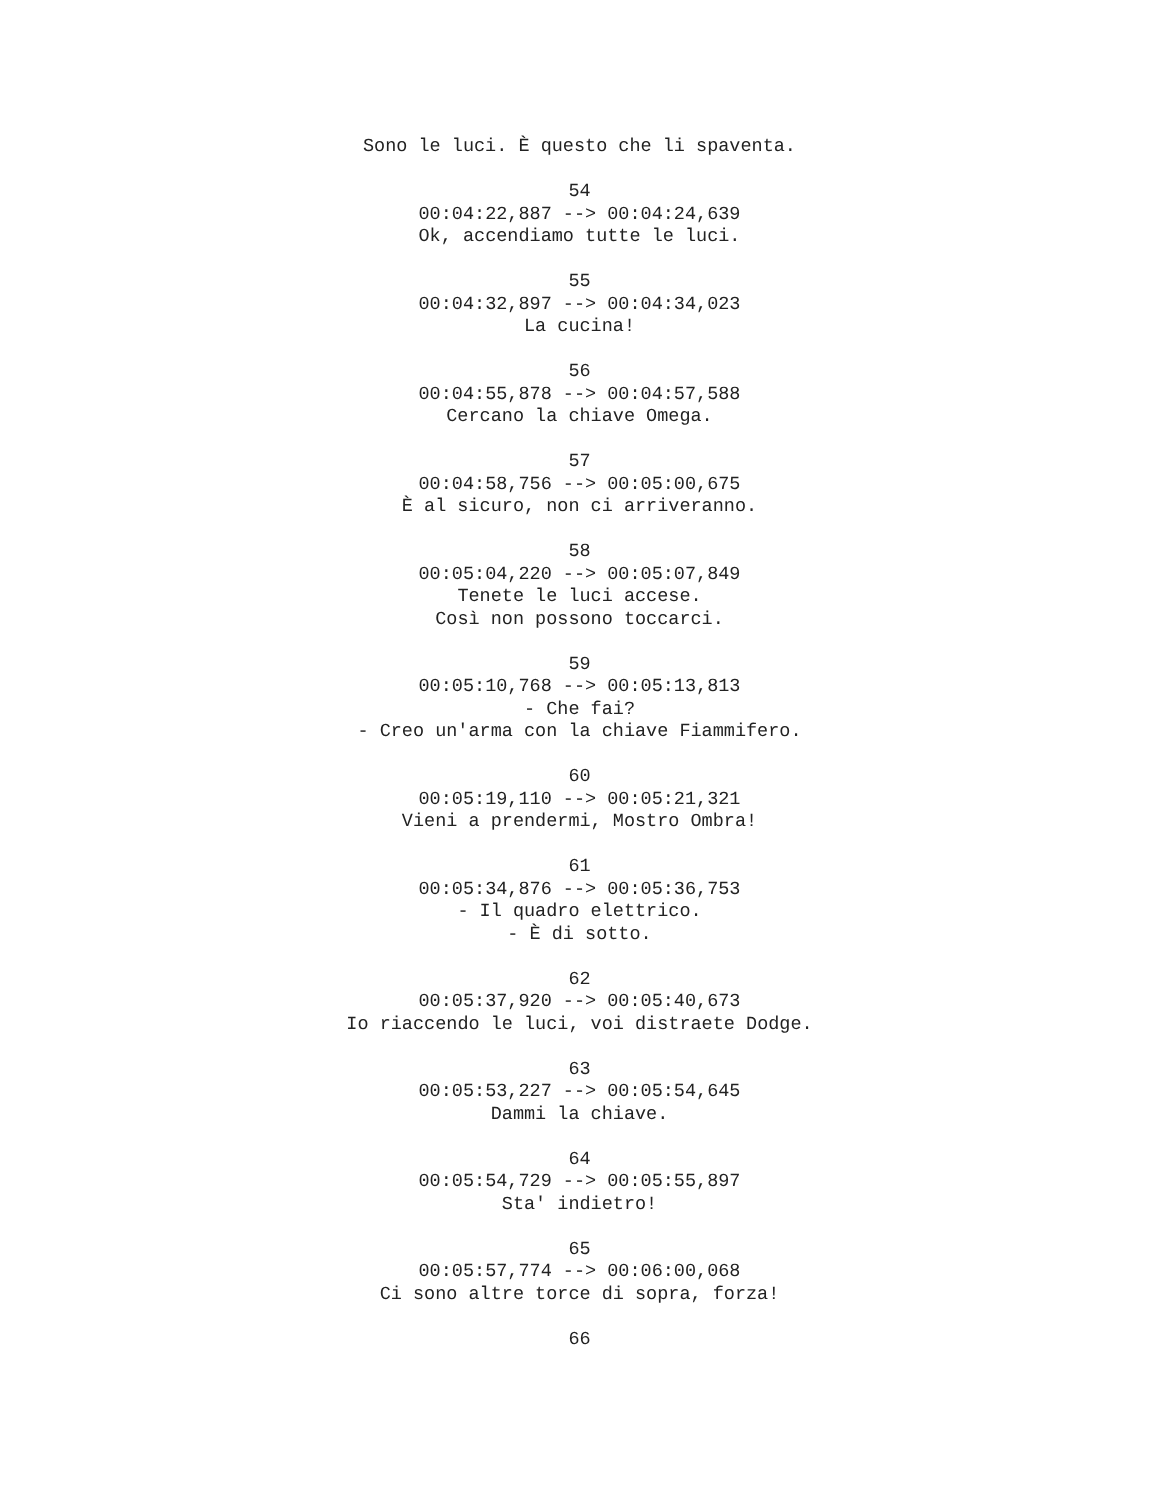Sono le luci. È questo che li spaventa. 54 00:04:22,887 --> 00:04:24,639 Ok, accendiamo tutte le luci. 55 00:04:32,897 --> 00:04:34,023 La cucina! 56 00:04:55,878 --> 00:04:57,588 Cercano la chiave Omega. 57 00:04:58,756 --> 00:05:00,675 È al sicuro, non ci arriveranno. 58 00:05:04,220 --> 00:05:07,849 Tenete le luci accese. Così non possono toccarci. 59 00:05:10,768 --> 00:05:13,813 - Che fai? - Creo un'arma con la chiave Fiammifero. 60 00:05:19,110 --> 00:05:21,321 Vieni a prendermi, Mostro Ombra! 61 00:05:34,876 --> 00:05:36,753 - Il quadro elettrico. - È di sotto. 62 00:05:37,920 --> 00:05:40,673 Io riaccendo le luci, voi distraete Dodge. 63 00:05:53,227 --> 00:05:54,645 Dammi la chiave. 64 00:05:54,729 --> 00:05:55,897 Sta' indietro! 65 00:05:57,774 --> 00:06:00,068 Ci sono altre torce di sopra, forza! 66